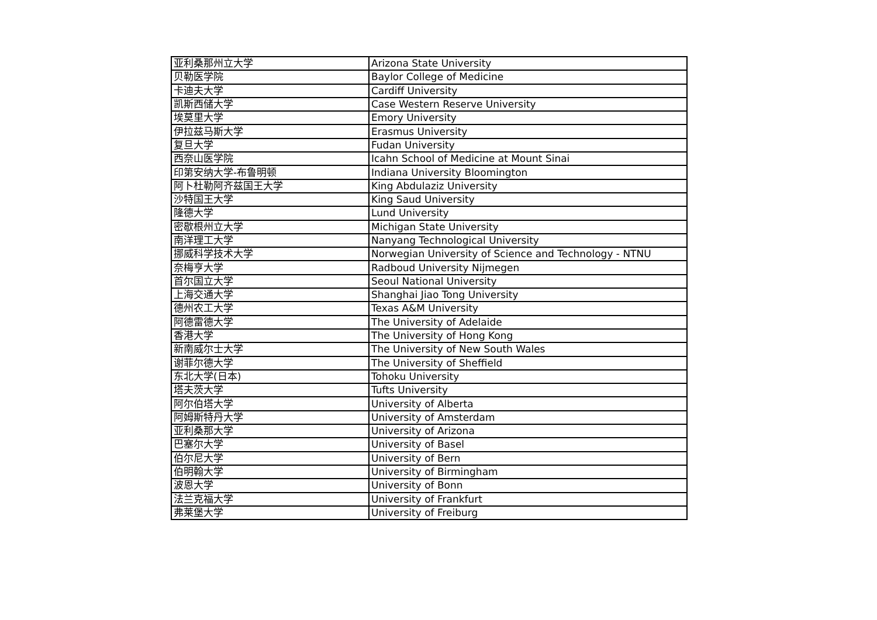| 亚利桑那州立大学 | Arizona State University |
| 贝勒医学院 | Baylor College of Medicine |
| 卡迪夫大学 | Cardiff University |
| 凯斯西储大学 | Case Western Reserve University |
| 埃莫里大学 | Emory University |
| 伊拉兹马斯大学 | Erasmus University |
| 复旦大学 | Fudan University |
| 西奈山医学院 | Icahn School of Medicine at Mount Sinai |
| 印第安纳大学-布鲁明顿 | Indiana University Bloomington |
| 阿卜杜勒阿齐兹国王大学 | King Abdulaziz University |
| 沙特国王大学 | King Saud University |
| 隆德大学 | Lund University |
| 密歇根州立大学 | Michigan State University |
| 南洋理工大学 | Nanyang Technological University |
| 挪威科学技术大学 | Norwegian University of Science and Technology - NTNU |
| 奈梅亨大学 | Radboud University Nijmegen |
| 首尔国立大学 | Seoul National University |
| 上海交通大学 | Shanghai Jiao Tong University |
| 德州农工大学 | Texas A&M University |
| 阿德雷德大学 | The University of Adelaide |
| 香港大学 | The University of Hong Kong |
| 新南威尔士大学 | The University of New South Wales |
| 谢菲尔德大学 | The University of Sheffield |
| 东北大学(日本) | Tohoku University |
| 塔夫茨大学 | Tufts University |
| 阿尔伯塔大学 | University of Alberta |
| 阿姆斯特丹大学 | University of Amsterdam |
| 亚利桑那大学 | University of Arizona |
| 巴塞尔大学 | University of Basel |
| 伯尔尼大学 | University of Bern |
| 伯明翰大学 | University of Birmingham |
| 波恩大学 | University of Bonn |
| 法兰克福大学 | University of Frankfurt |
| 弗莱堡大学 | University of Freiburg |